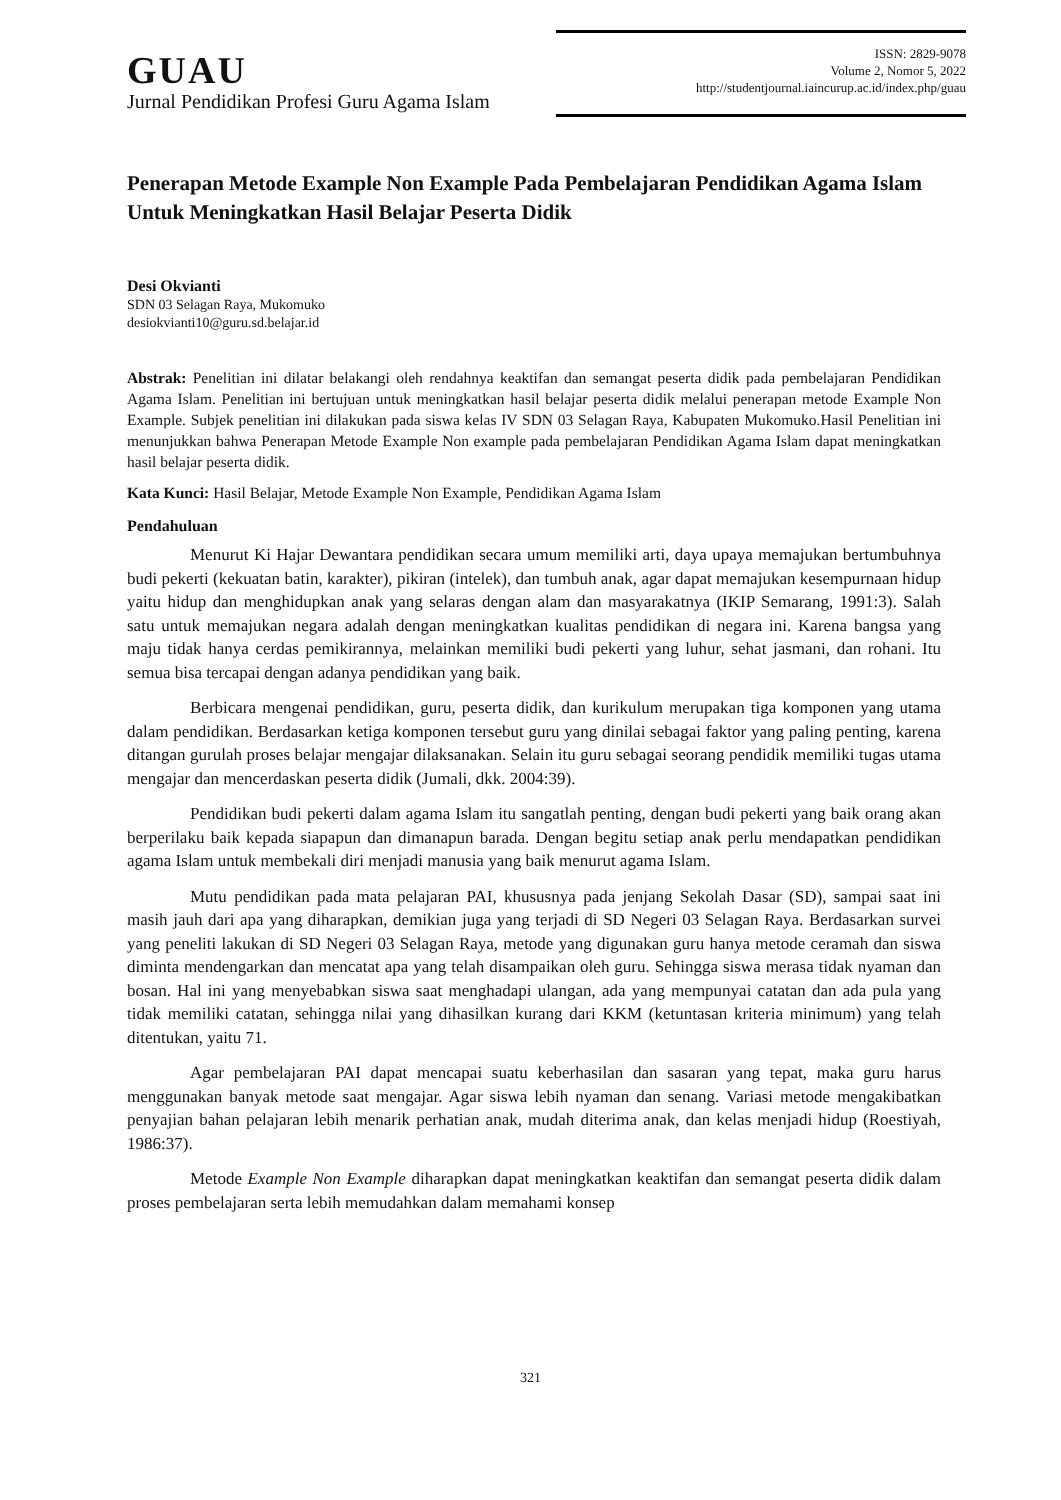GUAU
Jurnal Pendidikan Profesi Guru Agama Islam
ISSN: 2829-9078
Volume 2, Nomor 5, 2022
http://studentjournal.iaincurup.ac.id/index.php/guau
Penerapan Metode Example Non Example Pada Pembelajaran Pendidikan Agama Islam Untuk Meningkatkan Hasil Belajar Peserta Didik
Desi Okvianti
SDN 03 Selagan Raya, Mukomuko
desiokvianti10@guru.sd.belajar.id
Abstrak: Penelitian ini dilatar belakangi oleh rendahnya keaktifan dan semangat peserta didik pada pembelajaran Pendidikan Agama Islam. Penelitian ini bertujuan untuk meningkatkan hasil belajar peserta didik melalui penerapan metode Example Non Example. Subjek penelitian ini dilakukan pada siswa kelas IV SDN 03 Selagan Raya, Kabupaten Mukomuko.Hasil Penelitian ini menunjukkan bahwa Penerapan Metode Example Non example pada pembelajaran Pendidikan Agama Islam dapat meningkatkan hasil belajar peserta didik.
Kata Kunci: Hasil Belajar, Metode Example Non Example, Pendidikan Agama Islam
Pendahuluan
Menurut Ki Hajar Dewantara pendidikan secara umum memiliki arti, daya upaya memajukan bertumbuhnya budi pekerti (kekuatan batin, karakter), pikiran (intelek), dan tumbuh anak, agar dapat memajukan kesempurnaan hidup yaitu hidup dan menghidupkan anak yang selaras dengan alam dan masyarakatnya (IKIP Semarang, 1991:3). Salah satu untuk memajukan negara adalah dengan meningkatkan kualitas pendidikan di negara ini. Karena bangsa yang maju tidak hanya cerdas pemikirannya, melainkan memiliki budi pekerti yang luhur, sehat jasmani, dan rohani. Itu semua bisa tercapai dengan adanya pendidikan yang baik.
Berbicara mengenai pendidikan, guru, peserta didik, dan kurikulum merupakan tiga komponen yang utama dalam pendidikan. Berdasarkan ketiga komponen tersebut guru yang dinilai sebagai faktor yang paling penting, karena ditangan gurulah proses belajar mengajar dilaksanakan. Selain itu guru sebagai seorang pendidik memiliki tugas utama mengajar dan mencerdaskan peserta didik (Jumali, dkk. 2004:39).
Pendidikan budi pekerti dalam agama Islam itu sangatlah penting, dengan budi pekerti yang baik orang akan berperilaku baik kepada siapapun dan dimanapun barada. Dengan begitu setiap anak perlu mendapatkan pendidikan agama Islam untuk membekali diri menjadi manusia yang baik menurut agama Islam.
Mutu pendidikan pada mata pelajaran PAI, khususnya pada jenjang Sekolah Dasar (SD), sampai saat ini masih jauh dari apa yang diharapkan, demikian juga yang terjadi di SD Negeri 03 Selagan Raya. Berdasarkan survei yang peneliti lakukan di SD Negeri 03 Selagan Raya, metode yang digunakan guru hanya metode ceramah dan siswa diminta mendengarkan dan mencatat apa yang telah disampaikan oleh guru. Sehingga siswa merasa tidak nyaman dan bosan. Hal ini yang menyebabkan siswa saat menghadapi ulangan, ada yang mempunyai catatan dan ada pula yang tidak memiliki catatan, sehingga nilai yang dihasilkan kurang dari KKM (ketuntasan kriteria minimum) yang telah ditentukan, yaitu 71.
Agar pembelajaran PAI dapat mencapai suatu keberhasilan dan sasaran yang tepat, maka guru harus menggunakan banyak metode saat mengajar. Agar siswa lebih nyaman dan senang. Variasi metode mengakibatkan penyajian bahan pelajaran lebih menarik perhatian anak, mudah diterima anak, dan kelas menjadi hidup (Roestiyah, 1986:37).
Metode Example Non Example diharapkan dapat meningkatkan keaktifan dan semangat peserta didik dalam proses pembelajaran serta lebih memudahkan dalam memahami konsep
321